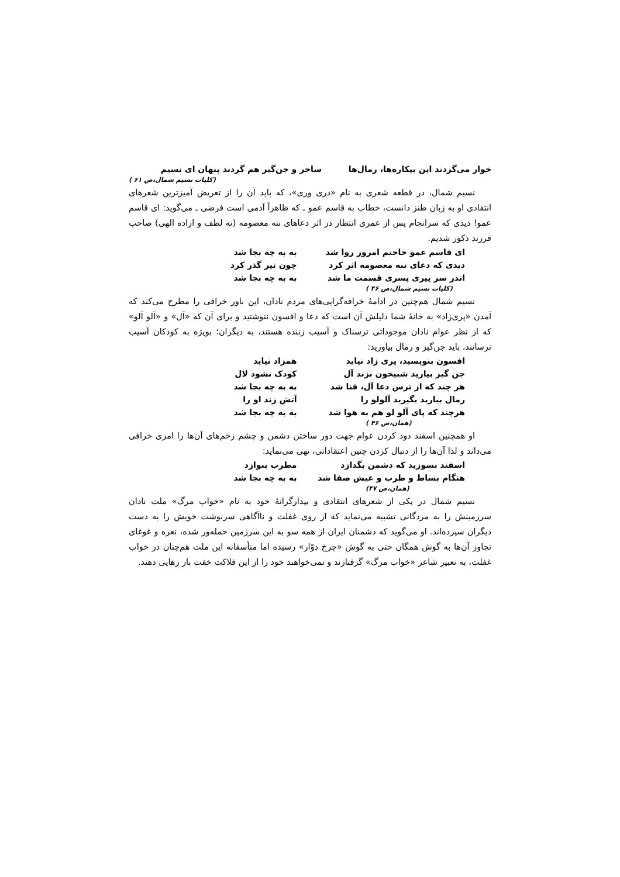خوار می‌گردند این بیکاره‌ها، رمال‌ها ساحر و جن‌گیر هم گردند پنهان ای نسیم
(کلیات نسیم شمال،ص ۶۱ )
نسیم شمال، در قطعه شعری به نام «دری وری»، که باید آن را از تعریض آمیزترین شعرهای انتقادی او به زبان طنز دانست، خطاب به قاسم عمو ـ که ظاهراً آدمی است فرضی ـ می‌گوید: ای قاسم عمو! دیدی که سرانجام پس از عمری انتظار در اثر دعاهای ننه معصومه (نه لطف و اراده الهی) صاحب فرزند ذکور شدیم.
ای قاسم عمو حاجتم امروز روا شد به به چه بجا شد
دیدی که دعای ننه معصومه اثر کرد چون تیر گذر کرد
اندر سر پیری پسری قسمت ما شد به به چه بجا شد
(کلیات نسیم شمال،ص ۴۶ )
نسیم شمال هم‌چنین در ادامهٔ خرافه‌گرایی‌های مردم نادان، این باور خرافی را مطرح می‌کند که آمدن «پری‌زاد» به خانهٔ شما دلیلش آن است که دعا و افسون ننوشتید و برای آن که «آل» و «آلو آلو» که از نظر عوام نادان موجوداتی ترسناک و آسیب زننده هستند، به دیگران؛ بویژه به کودکان آسیب نرسانند، باید جن‌گیر و رمال بیاورید:
افسون بنویسید، پری زاد نیاید همزاد نیاید
جن گیر بیارید شبیخون نزند آل کودک نشود لال
هر چند که از ترس دعا آل، فنا شد به به چه بجا شد
رمال بیارید بگیرید آلولو را آتش زند او را
هرچند که پای آلو لو هم به هوا شد به به چه بجا شد
(همان،ص ۴۶ )
او همچنین اسفند دود کردن عوام جهت دور ساختن دشمن و چشم زخم‌های آن‌ها را امری خرافی می‌داند و لذا آن‌ها را از دنبال کردن چنین اعتقاداتی، نهی می‌نماید:
اسفند بسوزید که دشمن بگدازد مطرب بنوازد
هنگام بساط و طرب و عیش صفا شد به به چه بجا شد
(همان،ص ۴۷)
نسیم شمال در یکی از شعرهای انتقادی و بیدارگرانهٔ خود به نام «خواب مرگ» ملت نادان سرزمینش را به مردگانی تشبیه می‌نماید که از روی غفلت و ناآگاهی سرنوشت خویش را به دست دیگران سپرده‌اند. او می‌گوید که دشمنان ایران از همه سو به این سرزمین حمله‌ور شده، نعره و غوغای تجاوز آن‌ها به گوش همگان حتی به گوش «چرخ دوّار» رسیده اما متأسفانه این ملت هم‌چنان در خواب غفلت، به تعبیر شاعر «خواب مرگ» گرفتارند و نمی‌خواهند خود را از این فلاکت خفت بار رهایی دهند.